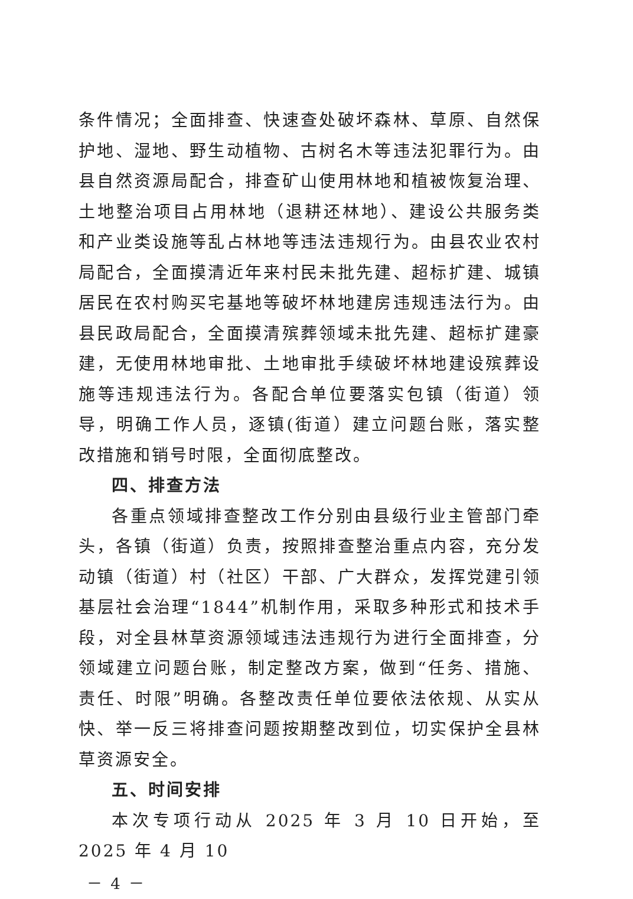条件情况；全面排查、快速查处破坏森林、草原、自然保护地、湿地、野生动植物、古树名木等违法犯罪行为。由县自然资源局配合，排查矿山使用林地和植被恢复治理、土地整治项目占用林地（退耕还林地）、建设公共服务类和产业类设施等乱占林地等违法违规行为。由县农业农村局配合，全面摸清近年来村民未批先建、超标扩建、城镇居民在农村购买宅基地等破坏林地建房违规违法行为。由县民政局配合，全面摸清殡葬领域未批先建、超标扩建豪建，无使用林地审批、土地审批手续破坏林地建设殡葬设施等违规违法行为。各配合单位要落实包镇（街道）领导，明确工作人员，逐镇(街道）建立问题台账，落实整改措施和销号时限，全面彻底整改。
四、排查方法
各重点领域排查整改工作分别由县级行业主管部门牵头，各镇（街道）负责，按照排查整治重点内容，充分发动镇（街道）村（社区）干部、广大群众，发挥党建引领基层社会治理“1844”机制作用，采取多种形式和技术手段，对全县林草资源领域违法违规行为进行全面排查，分领域建立问题台账，制定整改方案，做到“任务、措施、责任、时限”明确。各整改责任单位要依法依规、从实从快、举一反三将排查问题按期整改到位，切实保护全县林草资源安全。
五、时间安排
本次专项行动从 2025 年 3 月 10 日开始，至 2025 年 4 月 10
－ 4 －